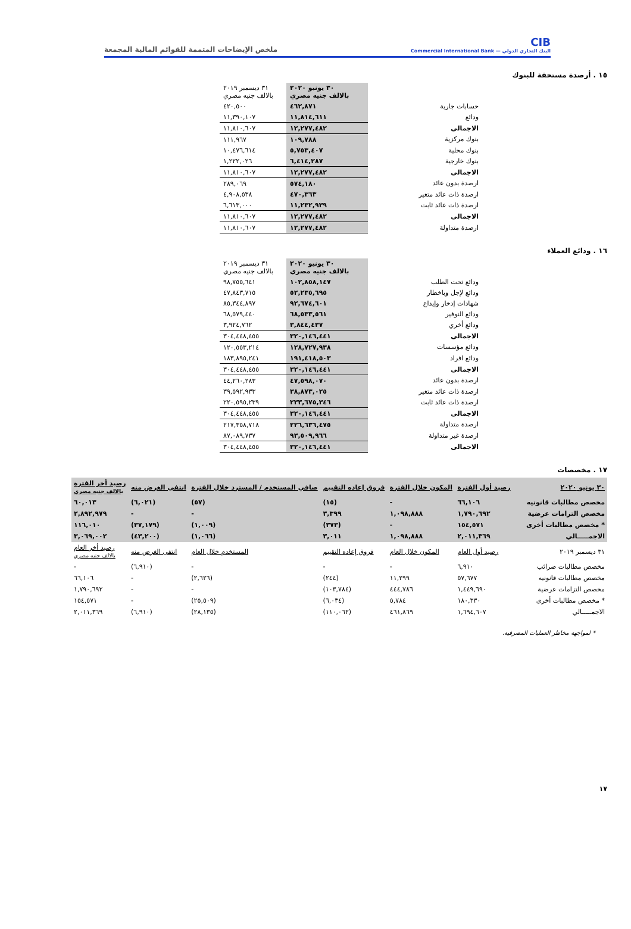CIB
البنك التجاري الدولي — Commercial International Bank
ملخص الإيضاحات المتممة للقوائم المالية المجمعة
١٥ . أرصدة مستحقة للبنوك
| | ٣٠ يونيو ٢٠٢٠ بالالف جنيه مصري | ٣١ ديسمبر ٢٠١٩ بالالف جنيه مصري |
| حسابات جارية | ٤٦٢,٨٧١ | ٤٢٠,٥٠٠ |
| ودائع | ١١,٨١٤,٦١١ | ١١,٣٩٠,١٠٧ |
| الاجمالى | ١٢,٢٧٧,٤٨٢ | ١١,٨١٠,٦٠٧ |
| بنوك مركزية | ١٠٩,٧٨٨ | ١١١,٩٦٧ |
| بنوك محلية | ٥,٧٥٣,٤٠٧ | ١٠,٤٧٦,٦١٤ |
| بنوك خارجية | ٦,٤١٤,٢٨٧ | ١,٢٢٢,٠٢٦ |
| الاجمالى | ١٢,٢٧٧,٤٨٢ | ١١,٨١٠,٦٠٧ |
| ارصدة بدون عائد | ٥٧٤,١٨٠ | ٢٨٩,٠٦٩ |
| ارصدة ذات عائد متغير | ٤٧٠,٣٦٣ | ٤,٩٠٨,٥٣٨ |
| ارصدة ذات عائد ثابت | ١١,٢٣٢,٩٣٩ | ٦,٦١٣,٠٠٠ |
| الاجمالى | ١٢,٢٧٧,٤٨٢ | ١١,٨١٠,٦٠٧ |
| ارصدة متداولة | ١٢,٢٧٧,٤٨٢ | ١١,٨١٠,٦٠٧ |
١٦ . ودائع العملاء
| | ٣٠ يونيو ٢٠٢٠ بالالف جنيه مصري | ٣١ ديسمبر ٢٠١٩ بالالف جنيه مصري |
| ودائع تحت الطلب | ١٠٢,٨٥٨,١٤٧ | ٩٨,٧٥٥,٦٤١ |
| ودائع لإجل وباخطار | ٥٢,٢٣٥,٦٩٥ | ٤٧,٨٤٣,٧١٥ |
| شهادات إدخار وإيداع | ٩٢,٦٧٤,٦٠١ | ٨٥,٣٤٤,٨٩٧ |
| ودائع التوفير | ٦٨,٥٣٣,٥٦١ | ٦٨,٥٧٩,٤٤٠ |
| ودائع أخري | ٣,٨٤٤,٤٣٧ | ٣,٩٢٤,٧٦٢ |
| الاجمالى | ٣٢٠,١٤٦,٤٤١ | ٣٠٤,٤٤٨,٤٥٥ |
| ودائع مؤسسات | ١٢٨,٧٢٧,٩٣٨ | ١٢٠,٥٥٣,٢١٤ |
| ودائع افراد | ١٩١,٤١٨,٥٠٣ | ١٨٣,٨٩٥,٢٤١ |
| الاجمالى | ٣٢٠,١٤٦,٤٤١ | ٣٠٤,٤٤٨,٤٥٥ |
| ارصدة بدون عائد | ٤٧,٥٩٨,٠٧٠ | ٤٤,٢٦٠,٢٨٣ |
| ارصدة ذات عائد متغير | ٣٨,٨٧٣,٠٢٥ | ٣٩,٥٩٢,٩٣٣ |
| ارصدة ذات عائد ثابت | ٢٣٣,٦٧٥,٣٤٦ | ٢٢٠,٥٩٥,٢٣٩ |
| الاجمالى | ٣٢٠,١٤٦,٤٤١ | ٣٠٤,٤٤٨,٤٥٥ |
| ارصدة متداولة | ٢٢٦,٦٣٦,٤٧٥ | ٢١٧,٣٥٨,٧١٨ |
| ارصدة غير متداولة | ٩٣,٥٠٩,٩٦٦ | ٨٧,٠٨٩,٧٣٧ |
| الاجمالى | ٣٢٠,١٤٦,٤٤١ | ٣٠٤,٤٤٨,٤٥٥ |
١٧ . مخصصات
| ٣٠ يونيو ٢٠٢٠ | رصيد أول الفترة | المكون خلال الفترة | فروق إعاده التقييم | صافي المستخدم / المسترد خلال الفترة | انتفى الغرض منه | رصيد أخر الفترة بالالف جنيه مصري |
| --- | --- | --- | --- | --- | --- | --- |
| مخصص مطالبات قانونيه | ٦٦,١٠٦ | - | (١٥) | (٥٧) | (٦,٠٢١) | ٦٠,٠١٣ |
| مخصص التزامات عرضية | ١,٧٩٠,٦٩٢ | ١,٠٩٨,٨٨٨ | ٣,٣٩٩ | - | - | ٢,٨٩٢,٩٧٩ |
| * مخصص مطالبات أخرى | ١٥٤,٥٧١ | - | (٣٧٣) | (١,٠٠٩) | (٣٧,١٧٩) | ١١٦,٠١٠ |
| الاجمـــــالي | ٢,٠١١,٣٦٩ | ١,٠٩٨,٨٨٨ | ٣,٠١١ | (١,٠٦٦) | (٤٣,٢٠٠) | ٣,٠٦٩,٠٠٢ |
| ٣١ ديسمبر ٢٠١٩ | رصيد أول العام | المكون خلال العام | فروق إعاده التقييم | المستخدم خلال العام | انتفى الغرض منه | رصيد أخر العام بالالف جنيه مصري |
| مخصص مطالبات ضرائب | ٦,٩١٠ | - | - | - | (٦,٩١٠) | - |
| مخصص مطالبات قانونيه | ٥٧,٦٧٧ | ١١,٢٩٩ | (٢٤٤) | (٢,٦٢٦) | - | ٦٦,١٠٦ |
| مخصص التزامات عرضية | ١,٤٤٩,٦٩٠ | ٤٤٤,٧٨٦ | (١٠٣,٧٨٤) | - | - | ١,٧٩٠,٦٩٢ |
| * مخصص مطالبات أخرى | ١٨٠,٣٣٠ | ٥,٧٨٤ | (٦,٠٣٤) | (٢٥,٥٠٩) | - | ١٥٤,٥٧١ |
| الاجمـــــالي | ١,٦٩٤,٦٠٧ | ٤٦١,٨٦٩ | (١١٠,٠٦٢) | (٢٨,١٣٥) | (٦,٩١٠) | ٢,٠١١,٣٦٩ |
* لمواجهة مخاطر العمليات المصرفية.
١٧